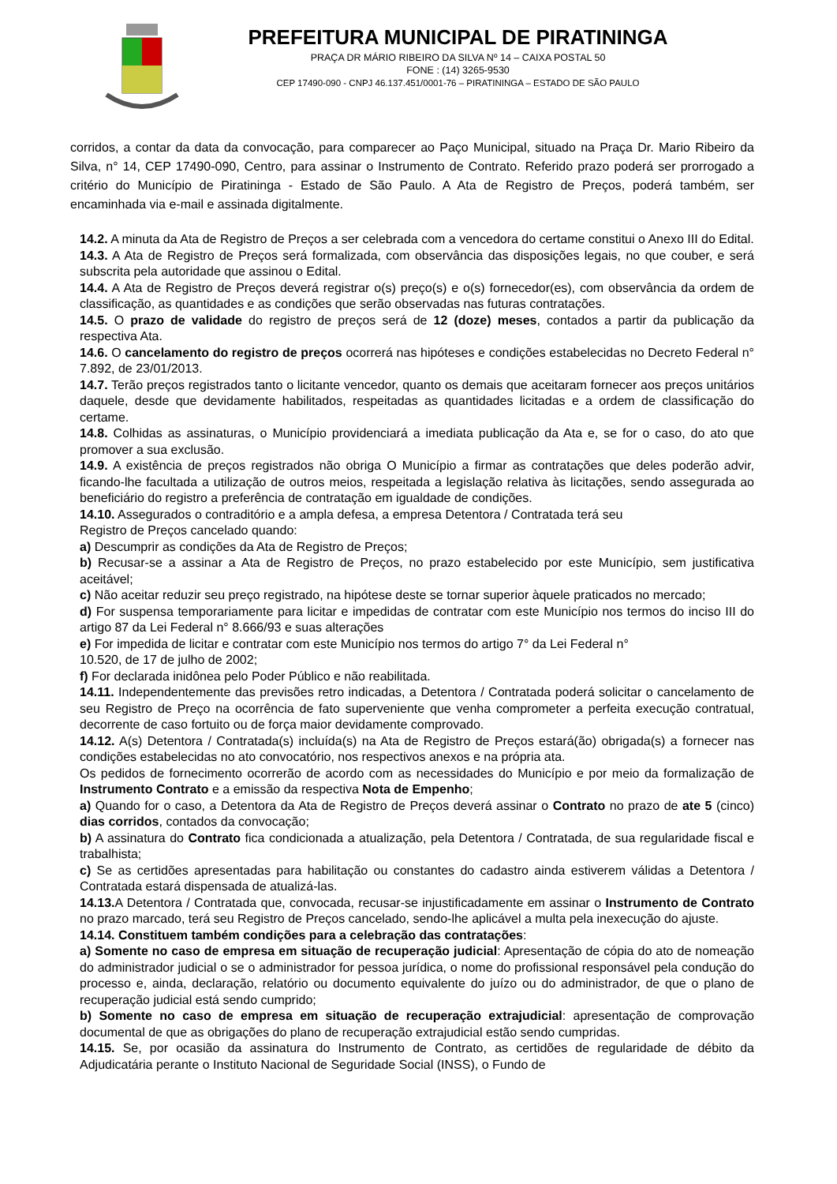PREFEITURA MUNICIPAL DE PIRATININGA
PRAÇA DR MÁRIO RIBEIRO DA SILVA Nº 14 – CAIXA POSTAL 50
FONE : (14) 3265-9530
CEP 17490-090 - CNPJ 46.137.451/0001-76 – PIRATININGA – ESTADO DE SÃO PAULO
corridos, a contar da data da convocação, para comparecer ao Paço Municipal, situado na Praça Dr. Mario Ribeiro da Silva, n° 14, CEP 17490-090, Centro, para assinar o Instrumento de Contrato. Referido prazo poderá ser prorrogado a critério do Município de Piratininga - Estado de São Paulo. A Ata de Registro de Preços, poderá também, ser encaminhada via e-mail e assinada digitalmente.
14.2. A minuta da Ata de Registro de Preços a ser celebrada com a vencedora do certame constitui o Anexo III do Edital.
14.3. A Ata de Registro de Preços será formalizada, com observância das disposições legais, no que couber, e será subscrita pela autoridade que assinou o Edital.
14.4. A Ata de Registro de Preços deverá registrar o(s) preço(s) e o(s) fornecedor(es), com observância da ordem de classificação, as quantidades e as condições que serão observadas nas futuras contratações.
14.5. O prazo de validade do registro de preços será de 12 (doze) meses, contados a partir da publicação da respectiva Ata.
14.6. O cancelamento do registro de preços ocorrerá nas hipóteses e condições estabelecidas no Decreto Federal n° 7.892, de 23/01/2013.
14.7. Terão preços registrados tanto o licitante vencedor, quanto os demais que aceitaram fornecer aos preços unitários daquele, desde que devidamente habilitados, respeitadas as quantidades licitadas e a ordem de classificação do certame.
14.8. Colhidas as assinaturas, o Município providenciará a imediata publicação da Ata e, se for o caso, do ato que promover a sua exclusão.
14.9. A existência de preços registrados não obriga O Município a firmar as contratações que deles poderão advir, ficando-lhe facultada a utilização de outros meios, respeitada a legislação relativa às licitações, sendo assegurada ao beneficiário do registro a preferência de contratação em igualdade de condições.
14.10. Assegurados o contraditório e a ampla defesa, a empresa Detentora / Contratada terá seu
Registro de Preços cancelado quando:
a) Descumprir as condições da Ata de Registro de Preços;
b) Recusar-se a assinar a Ata de Registro de Preços, no prazo estabelecido por este Município, sem justificativa aceitável;
c) Não aceitar reduzir seu preço registrado, na hipótese deste se tornar superior àquele praticados no mercado;
d) For suspensa temporariamente para licitar e impedidas de contratar com este Município nos termos do inciso III do artigo 87 da Lei Federal n° 8.666/93 e suas alterações
e) For impedida de licitar e contratar com este Município nos termos do artigo 7° da Lei Federal n°
10.520, de 17 de julho de 2002;
f) For declarada inidônea pelo Poder Público e não reabilitada.
14.11. Independentemente das previsões retro indicadas, a Detentora / Contratada poderá solicitar o cancelamento de seu Registro de Preço na ocorrência de fato superveniente que venha comprometer a perfeita execução contratual, decorrente de caso fortuito ou de força maior devidamente comprovado.
14.12. A(s) Detentora / Contratada(s) incluída(s) na Ata de Registro de Preços estará(ão) obrigada(s) a fornecer nas condições estabelecidas no ato convocatório, nos respectivos anexos e na própria ata.
Os pedidos de fornecimento ocorrerão de acordo com as necessidades do Município e por meio da formalização de Instrumento Contrato e a emissão da respectiva Nota de Empenho;
a) Quando for o caso, a Detentora da Ata de Registro de Preços deverá assinar o Contrato no prazo de ate 5 (cinco) dias corridos, contados da convocação;
b) A assinatura do Contrato fica condicionada a atualização, pela Detentora / Contratada, de sua regularidade fiscal e trabalhista;
c) Se as certidões apresentadas para habilitação ou constantes do cadastro ainda estiverem válidas a Detentora / Contratada estará dispensada de atualizá-las.
14.13. A Detentora / Contratada que, convocada, recusar-se injustificadamente em assinar o Instrumento de Contrato no prazo marcado, terá seu Registro de Preços cancelado, sendo-lhe aplicável a multa pela inexecução do ajuste.
14.14. Constituem também condições para a celebração das contratações:
a) Somente no caso de empresa em situação de recuperação judicial: Apresentação de cópia do ato de nomeação do administrador judicial o se o administrador for pessoa jurídica, o nome do profissional responsável pela condução do processo e, ainda, declaração, relatório ou documento equivalente do juízo ou do administrador, de que o plano de recuperação judicial está sendo cumprido;
b) Somente no caso de empresa em situação de recuperação extrajudicial: apresentação de comprovação documental de que as obrigações do plano de recuperação extrajudicial estão sendo cumpridas.
14.15. Se, por ocasião da assinatura do Instrumento de Contrato, as certidões de regularidade de débito da Adjudicatária perante o Instituto Nacional de Seguridade Social (INSS), o Fundo de